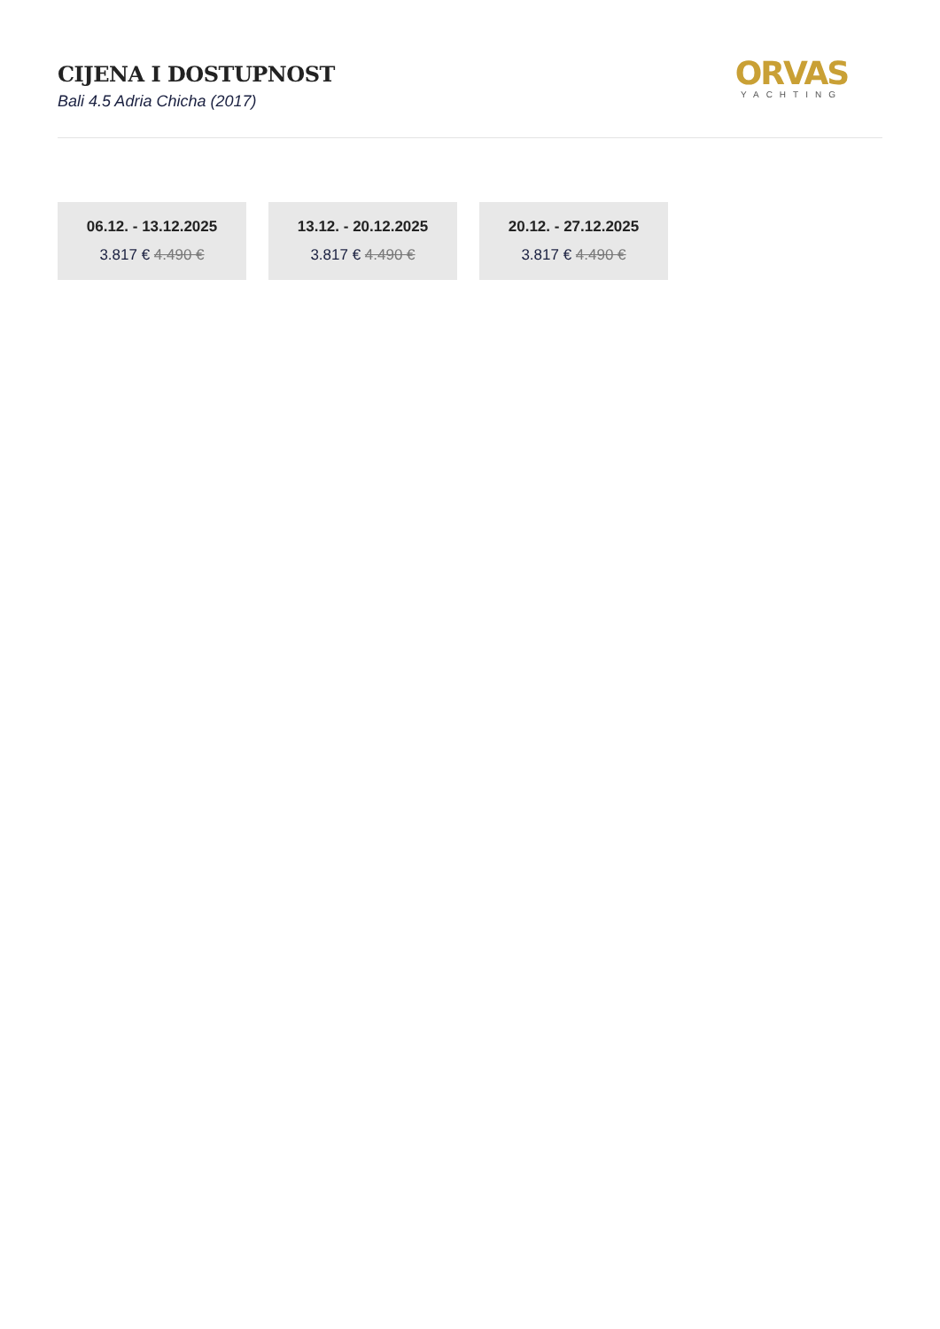CIJENA I DOSTUPNOST
Bali 4.5 Adria Chicha (2017)
ORVAS
YACHTING
06.12. - 13.12.2025
3.817 € 4.490 €
13.12. - 20.12.2025
3.817 € 4.490 €
20.12. - 27.12.2025
3.817 € 4.490 €